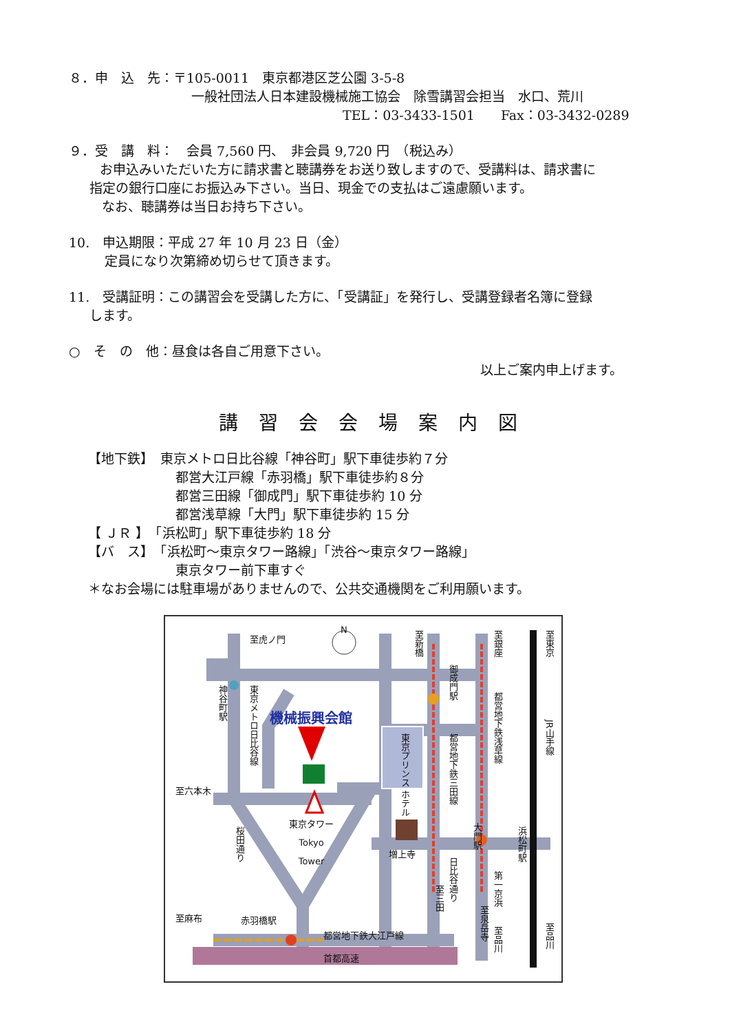８．申　込　先：〒105-0011　東京都港区芝公園 3-5-8
一般社団法人日本建設機械施工協会　除雪講習会担当　水口、荒川
TEL：03-3433-1501　　Fax：03-3432-0289
９．受　講　料：　会員 7,560 円、　非会員 9,720 円　（税込み）
お申込みいただいた方に請求書と聴講券をお送り致しますので、受講料は、請求書に
指定の銀行口座にお振込み下さい。当日、現金での支払はご遠慮願います。
なお、聴講券は当日お持ち下さい。
10.　申込期限：平成 27 年 10 月 23 日（金）
定員になり次第締め切らせて頂きます。
11.　受講証明：この講習会を受講した方に、「受講証」を発行し、受講登録者名簿に登録
します。
○　そ　の　他：昼食は各自ご用意下さい。
以上ご案内申上げます。
講習会会場案内図
【地下鉄】　東京メトロ日比谷線「神谷町」駅下車徒歩約７分
都営大江戸線「赤羽橋」駅下車徒歩約８分
都営三田線「御成門」駅下車徒歩約 10 分
都営浅草線「大門」駅下車徒歩約 15 分
【 ＪＲ 】　「浜松町」駅下車徒歩約 18 分
【バ　ス】　「浜松町～東京タワー路線」「渋谷～東京タワー路線」
東京タワー前下車すぐ
＊なお会場には駐車場がありませんので、公共交通機関をご利用願います。
至虎ノ門
N
機械振興会館
東京タワー
Tokyo
Tower
増上寺
至六本木
至麻布 赤羽橋駅
都営地下鉄大江戸線
首都高速
神谷町駅
東京メトロ日比谷線
桜田通り
東京プリンス ホテル
至新橋
御成門駅
都営地下鉄三田線
至三田
日比谷通り
大門駅
至銀座
都営地下鉄浅草線
浜松町駅
第一京浜
至泉岳寺
至品川
至東京
JR山手線
至品川